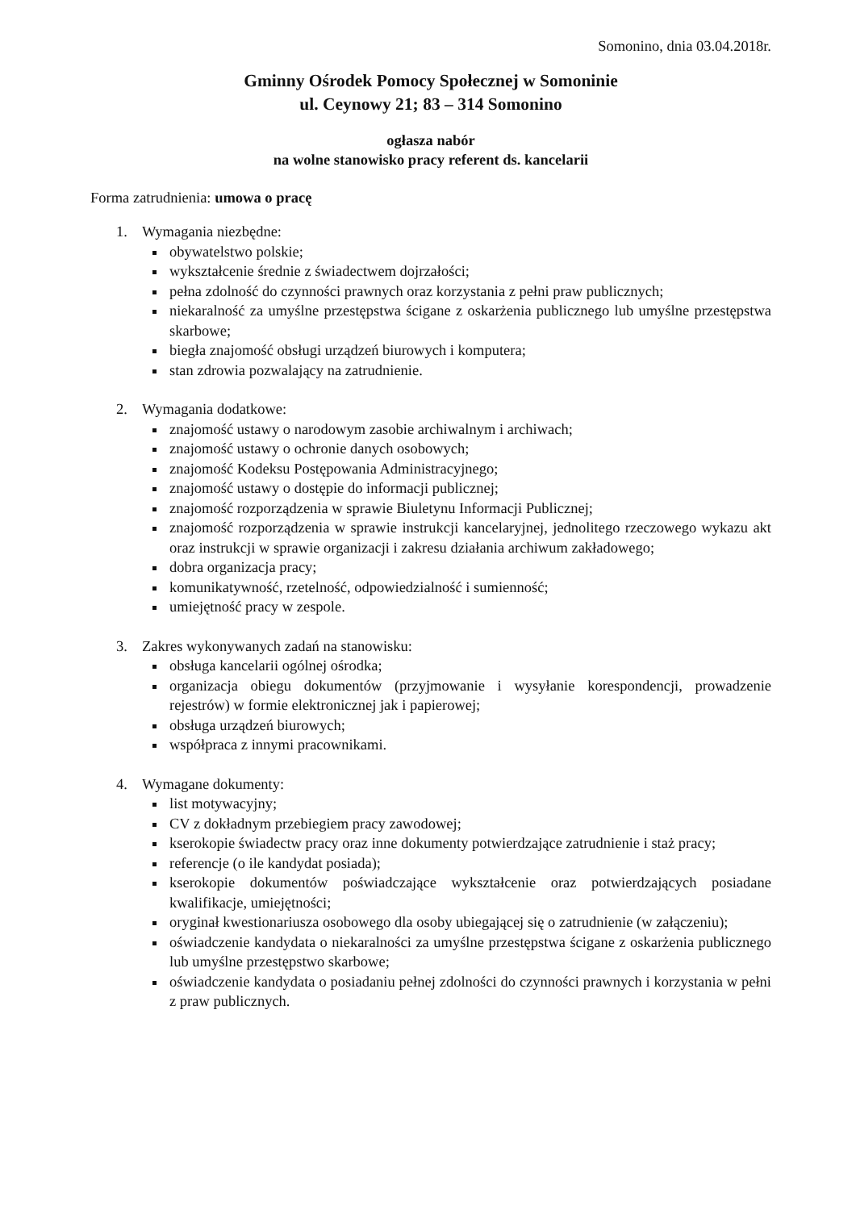Somonino, dnia 03.04.2018r.
Gminny Ośrodek Pomocy Społecznej w Somoninie
ul. Ceynowy 21; 83 – 314 Somonino
ogłasza nabór
na wolne stanowisko pracy referent ds. kancelarii
Forma zatrudnienia: umowa o pracę
1. Wymagania niezbędne:
obywatelstwo polskie;
wykształcenie średnie z świadectwem dojrzałości;
pełna zdolność do czynności prawnych oraz korzystania z pełni praw publicznych;
niekaralność za umyślne przestępstwa ścigane z oskarżenia publicznego lub umyślne przestępstwa skarbowe;
biegła znajomość obsługi urządzeń biurowych i komputera;
stan zdrowia pozwalający na zatrudnienie.
2. Wymagania dodatkowe:
znajomość ustawy o narodowym zasobie archiwalnym i archiwach;
znajomość ustawy o ochronie danych osobowych;
znajomość Kodeksu Postępowania Administracyjnego;
znajomość ustawy o dostępie do informacji publicznej;
znajomość rozporządzenia w sprawie Biuletynu Informacji Publicznej;
znajomość rozporządzenia w sprawie instrukcji kancelaryjnej, jednolitego rzeczowego wykazu akt oraz instrukcji w sprawie organizacji i zakresu działania archiwum zakładowego;
dobra organizacja pracy;
komunikatywność, rzetelność, odpowiedzialność i sumienność;
umiejętność pracy w zespole.
3. Zakres wykonywanych zadań na stanowisku:
obsługa kancelarii ogólnej ośrodka;
organizacja obiegu dokumentów (przyjmowanie i wysyłanie korespondencji, prowadzenie rejestrów) w formie elektronicznej jak i papierowej;
obsługa urządzeń biurowych;
współpraca z innymi pracownikami.
4. Wymagane dokumenty:
list motywacyjny;
CV z dokładnym przebiegiem pracy zawodowej;
kserokopie świadectw pracy oraz inne dokumenty potwierdzające zatrudnienie i staż pracy;
referencje (o ile kandydat posiada);
kserokopie dokumentów poświadczające wykształcenie oraz potwierdzających posiadane kwalifikacje, umiejętności;
oryginał kwestionariusza osobowego dla osoby ubiegającej się o zatrudnienie (w załączeniu);
oświadczenie kandydata o niekaralności za umyślne przestępstwa ścigane z oskarżenia publicznego lub umyślne przestępstwo skarbowe;
oświadczenie kandydata o posiadaniu pełnej zdolności do czynności prawnych i korzystania w pełni z praw publicznych.